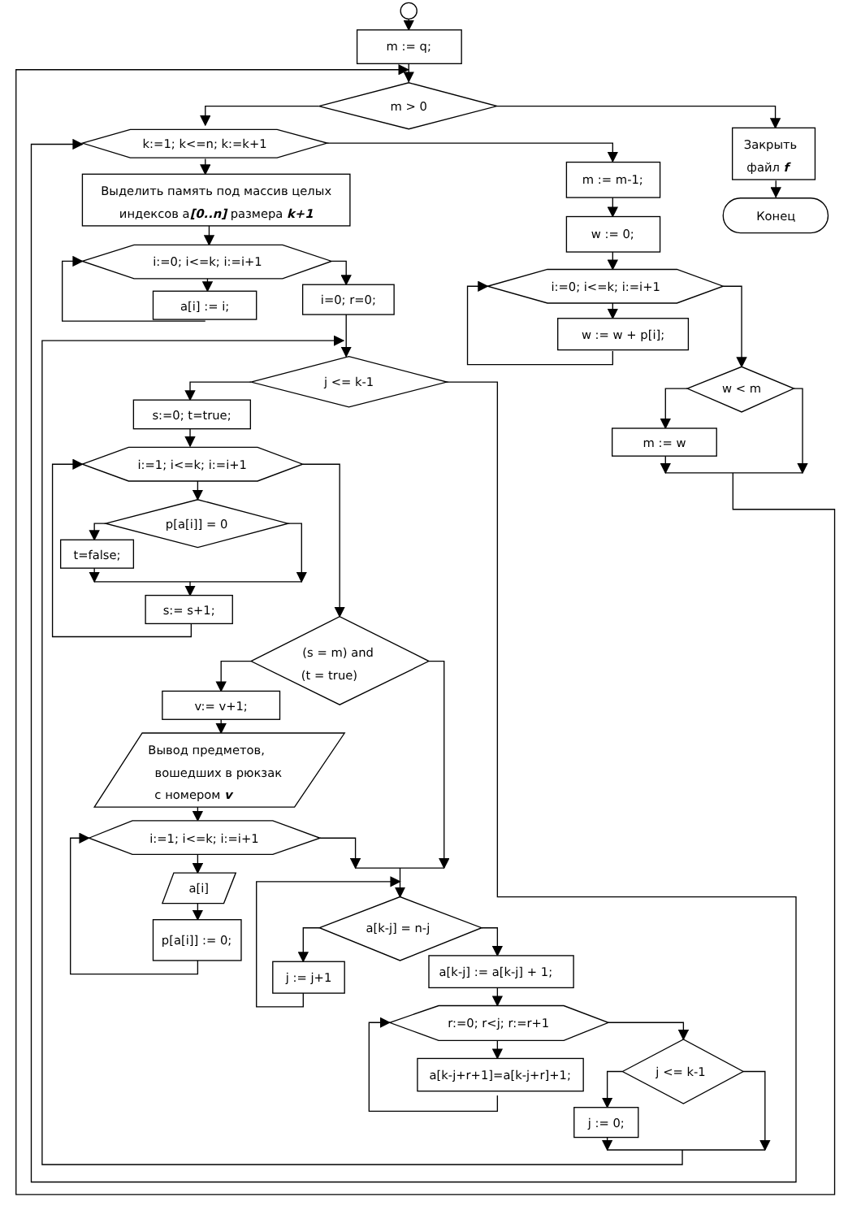m := q;
m > 0
k:=1; k<=n; k:=k+1
Закрыть
файл f
m := m-1;
Выделить память под массив целых
индексов a[0..n] размера k+1
Конец
w := 0;
i:=0; i<=k; i:=i+1
i:=0; i<=k; i:=i+1
a[i] := i;
i=0; r=0;
w := w + p[i];
j <= k-1
w < m
s:=0; t=true;
m := w
i:=1; i<=k; i:=i+1
p[a[i]] = 0
t=false;
s:= s+1;
(s = m) and
(t = true)
v:= v+1;
Вывод предметов,
вошедших в рюкзак
с номером v
i:=1; i<=k; i:=i+1
a[i]
a[k-j] = n-j
p[a[i]] := 0;
a[k-j] := a[k-j] + 1;
j := j+1
r:=0; r<j; r:=r+1
j <= k-1
a[k-j+r+1]=a[k-j+r]+1;
j := 0;